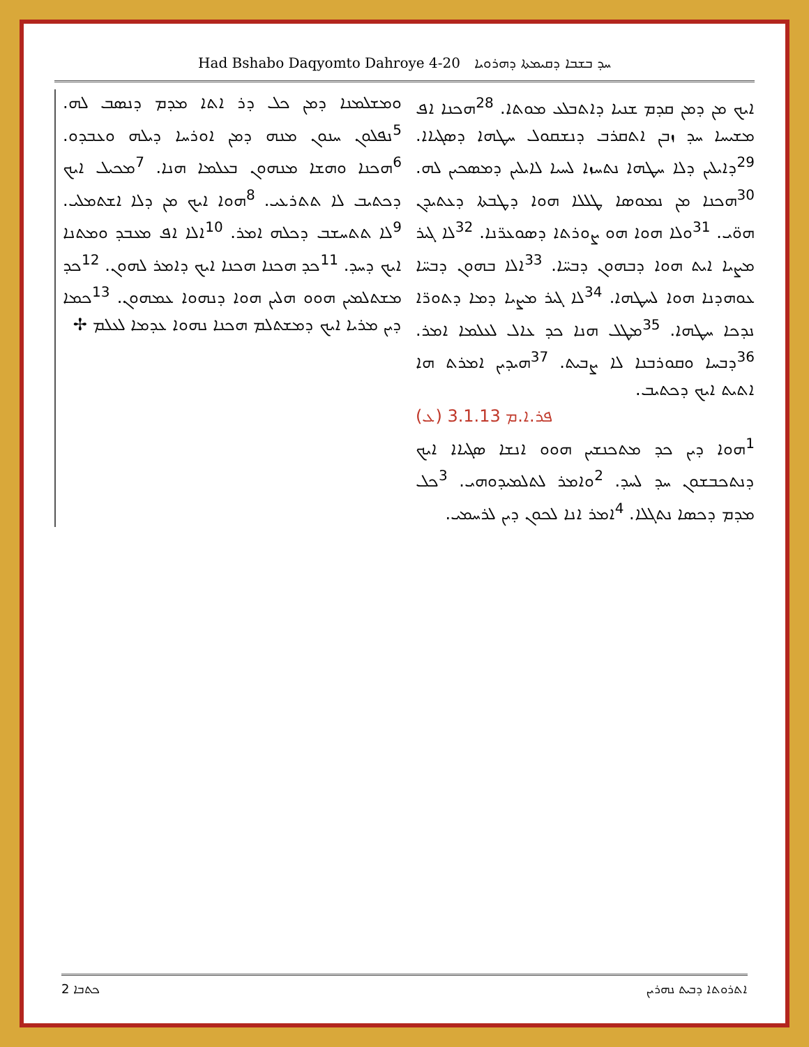Had Bshabo Daqyomto Dahroye 4-20 ܚܕ ܒܫܒܐ ܕܩܝܡܬܐ ܕܗܪܘܝܐ
ܐܝܟ ܡܢ ܕܡܢ ܩܕܡ ܫܢܝܐ ܕܐܬܒܠܥ ܡܘܬܐ. <sup>28</sup>ܗܟܢܐ ܐܦ ܡܫܝܚܐ ܚܕ ܙܒܢ ܐܬܩܪܒ ܕܢܫܩܘܠ ܚܛܗܐ ܕܣܓܝܐܐ. <sup>29</sup>ܕܐܝܠܝܢ ܕܠܐ ܚܛܗܐ ܢܬܚܙܐ ܠܚܝܐ ܠܐܝܠܝܢ ܕܡܣܟܝܢ ܠܗ. <sup>30</sup>ܗܟܢܐ ܡܢ ܢܡܘܣܐ ܛܠܠܐ ܗܘܐ ܕܛܒܬܐ ܕܥܬܝܕܢ ܗܘ̈ܝ. <sup>31</sup>ܘܠܐ ܗܘܐ ܗܘ ܨܘܪܬܐ ܕܣܘܥܪ̈ܢܐ. <sup>32</sup>ܠܐ ܓܝܪ ܡܨܝܐ ܐܝܬ ܗܘܐ ܕܒܗܘܢ ܕܒܚ̈ܐ. <sup>33</sup>ܐܠܐ ܒܗܘܢ ܕܒܚ̈ܐ ܥܘܗܕܢܐ ܗܘܐ ܠܚܛܗܐ. <sup>34</sup>ܠܐ ܓܝܪ ܡܨܝܐ ܕܡܐ ܕܬܘܪ̈ܐ ܢܕܟܐ ܚܛܗܐ. <sup>35</sup>ܡܛܠ ܗܢܐ ܟܕ ܥܐܠ ܠܥܠܡܐ ܐܡܪ. <sup>36</sup>ܕܒܚܐ ܘܩܘܪܒܢܐ ܠܐ ܨܒܝܬ. <sup>37</sup>ܗܝܕܝܢ ܐܡܪܬ ܗܐ ܐܬܝܬ ܐܝܟ ܕܟܬܝܒ.
(ܥ) ܦܪ.ܐ.ܡ 3.1.13
<sup>1</sup> ܗܘܐ ܕܝܢ ܟܕ ܡܬܟܢܫܝܢ ܗܘܘ ܐܢܫܐ ܣܓܝܐܐ ܐܝܟ ܕܢܬܟܒܫܘܢ ܚܕ ܠܚܕ. <sup>2</sup>ܘܐܡܪ ܠܬܠܡܝܕܘܗܝ. <sup>3</sup>ܟܠ ܡܕܡ ܕܟܣܐ ܢܬܓܠܐ. <sup>4</sup>ܐܡܪ ܐܢܐ ܠܟܘܢ ܕܝܢ ܠܪܚܡܝ.
ܘܡܫܠܡܢܐ ܕܡܢ ܟܠ ܕܪ ܐܬܐ ܡܕܡ ܕܢܣܒ ܠܗ. <sup>5</sup>ܢܦܠܘܢ ܚܢܘܢ ܡܢܗ ܕܡܢ ܐܘܪܚܐ ܕܝܠܗ ܘܥܒܕܘ. <sup>6</sup>ܗܟܢܐ ܘܗܫܐ ܡܢܗܘܢ ܒܥܠܡܐ ܗܢܐ. <sup>7</sup>ܡܟܝܠ ܐܝܟ ܕܟܬܝܒ ܠܐ ܬܬܪܥܝ. <sup>8</sup>ܗܘܐ ܐܝܟ ܡܢ ܕܠܐ ܐܫܬܡܠܝ. <sup>9</sup>ܠܐ ܬܬܚܫܒ ܕܟܠܗ ܐܡܪ. <sup>10</sup>ܐܠܐ ܐܦ ܡܥܒܕ ܘܡܬܢܐ ܐܝܟ ܕܚܕ. <sup>11</sup>ܟܕ ܗܟܢܐ ܗܟܢܐ ܐܝܟ ܕܐܡܪ ܠܗܘܢ. <sup>12</sup>ܟܕ ܡܫܬܠܡܝܢ ܗܘܘ ܗܠܝܢ ܗܘܐ ܕܢܗܘܐ ܥܡܗܘܢ. <sup>13</sup>ܟܡܐ ܕܝܢ ܡܪܝܐ ܐܝܟ ܕܡܫܬܠܡ ܗܟܢܐ ܢܗܘܐ ܥܕܡܐ ܠܥܠܡ ✢
ܟܬܒܐ 2 ܐܬܪܘܬܐ ܕܒܝܬ ܢܗܪܝܢ